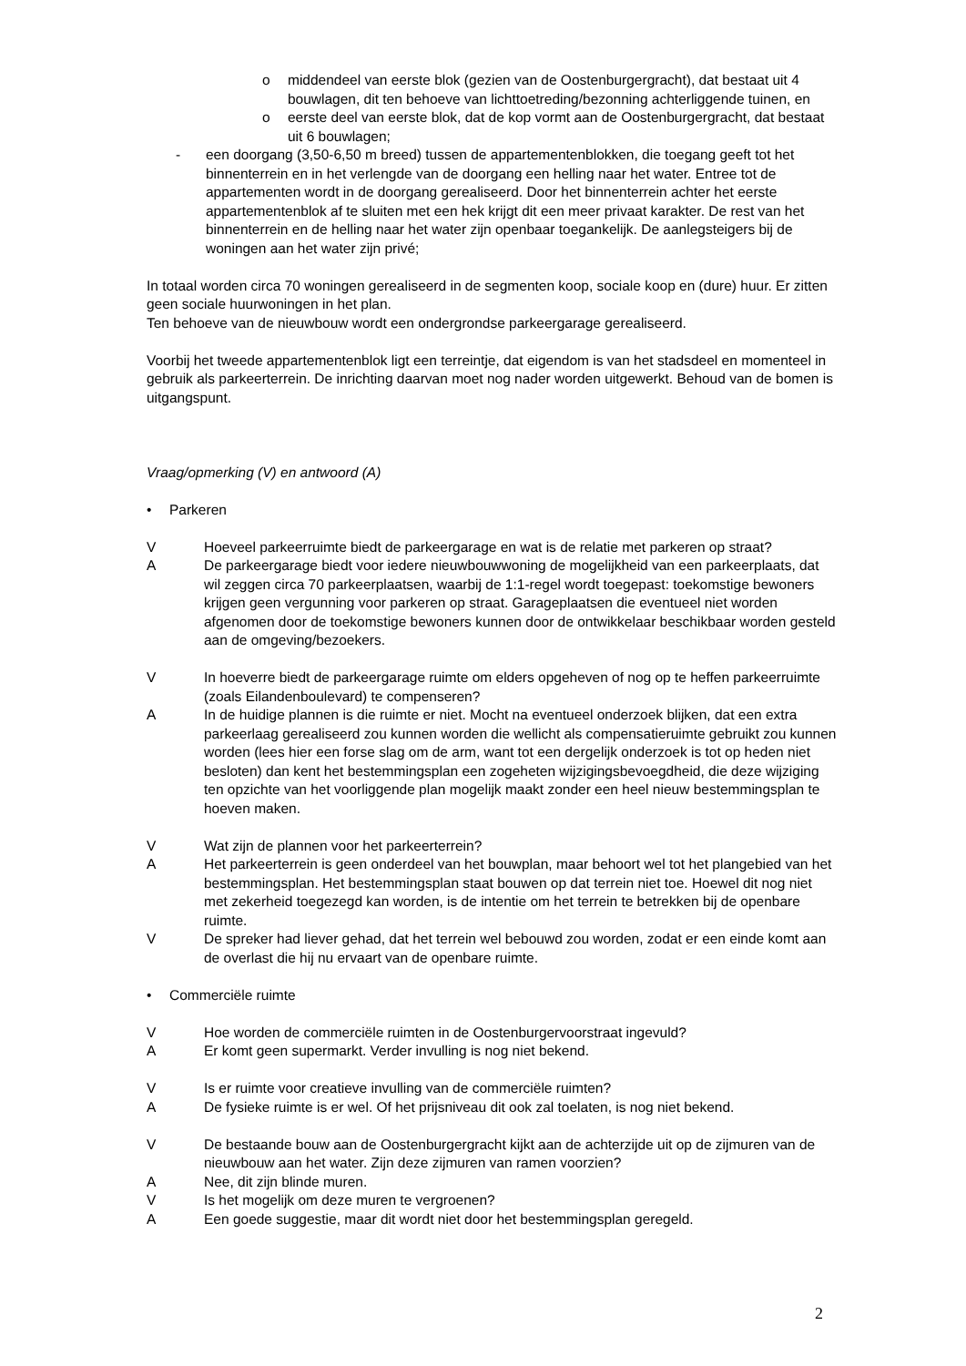o middendeel van eerste blok (gezien van de Oostenburgergracht), dat bestaat uit 4 bouwlagen, dit ten behoeve van lichttoetreding/bezonning achterliggende tuinen, en
o eerste deel van eerste blok, dat de kop vormt aan de Oostenburgergracht, dat bestaat uit 6 bouwlagen;
- een doorgang (3,50-6,50 m breed) tussen de appartementenblokken, die toegang geeft tot het binnenterrein en in het verlengde van de doorgang een helling naar het water. Entree tot de appartementen wordt in de doorgang gerealiseerd. Door het binnenterrein achter het eerste appartementenblok af te sluiten met een hek krijgt dit een meer privaat karakter. De rest van het binnenterrein en de helling naar het water zijn openbaar toegankelijk. De aanlegsteigers bij de woningen aan het water zijn privé;
In totaal worden circa 70 woningen gerealiseerd in de segmenten koop, sociale koop en (dure) huur. Er zitten geen sociale huurwoningen in het plan.
Ten behoeve van de nieuwbouw wordt een ondergrondse parkeergarage gerealiseerd.
Voorbij het tweede appartementenblok ligt een terreintje, dat eigendom is van het stadsdeel en momenteel in gebruik als parkeerterrein. De inrichting daarvan moet nog nader worden uitgewerkt. Behoud van de bomen is uitgangspunt.
Vraag/opmerking (V) en antwoord (A)
• Parkeren
V Hoeveel parkeerruimte biedt de parkeergarage en wat is de relatie met parkeren op straat?
A De parkeergarage biedt voor iedere nieuwbouwwoning de mogelijkheid van een parkeerplaats, dat wil zeggen circa 70 parkeerplaatsen, waarbij de 1:1-regel wordt toegepast: toekomstige bewoners krijgen geen vergunning voor parkeren op straat. Garageplaatsen die eventueel niet worden afgenomen door de toekomstige bewoners kunnen door de ontwikkelaar beschikbaar worden gesteld aan de omgeving/bezoekers.
V In hoeverre biedt de parkeergarage ruimte om elders opgeheven of nog op te heffen parkeerruimte (zoals Eilandenboulevard) te compenseren?
A In de huidige plannen is die ruimte er niet. Mocht na eventueel onderzoek blijken, dat een extra parkeerlaag gerealiseerd zou kunnen worden die wellicht als compensatieruimte gebruikt zou kunnen worden (lees hier een forse slag om de arm, want tot een dergelijk onderzoek is tot op heden niet besloten) dan kent het bestemmingsplan een zogeheten wijzigingsbevoegdheid, die deze wijziging ten opzichte van het voorliggende plan mogelijk maakt zonder een heel nieuw bestemmingsplan te hoeven maken.
V Wat zijn de plannen voor het parkeerterrein?
A Het parkeerterrein is geen onderdeel van het bouwplan, maar behoort wel tot het plangebied van het bestemmingsplan. Het bestemmingsplan staat bouwen op dat terrein niet toe. Hoewel dit nog niet met zekerheid toegezegd kan worden, is de intentie om het terrein te betrekken bij de openbare ruimte.
V De spreker had liever gehad, dat het terrein wel bebouwd zou worden, zodat er een einde komt aan de overlast die hij nu ervaart van de openbare ruimte.
• Commerciële ruimte
V Hoe worden de commerciële ruimten in de Oostenburgervoorstraat ingevuld?
A Er komt geen supermarkt. Verder invulling is nog niet bekend.
V Is er ruimte voor creatieve invulling van de commerciële ruimten?
A De fysieke ruimte is er wel. Of het prijsniveau dit ook zal toelaten, is nog niet bekend.
V De bestaande bouw aan de Oostenburgergracht kijkt aan de achterzijde uit op de zijmuren van de nieuwbouw aan het water. Zijn deze zijmuren van ramen voorzien?
A Nee, dit zijn blinde muren.
V Is het mogelijk om deze muren te vergroenen?
A Een goede suggestie, maar dit wordt niet door het bestemmingsplan geregeld.
2